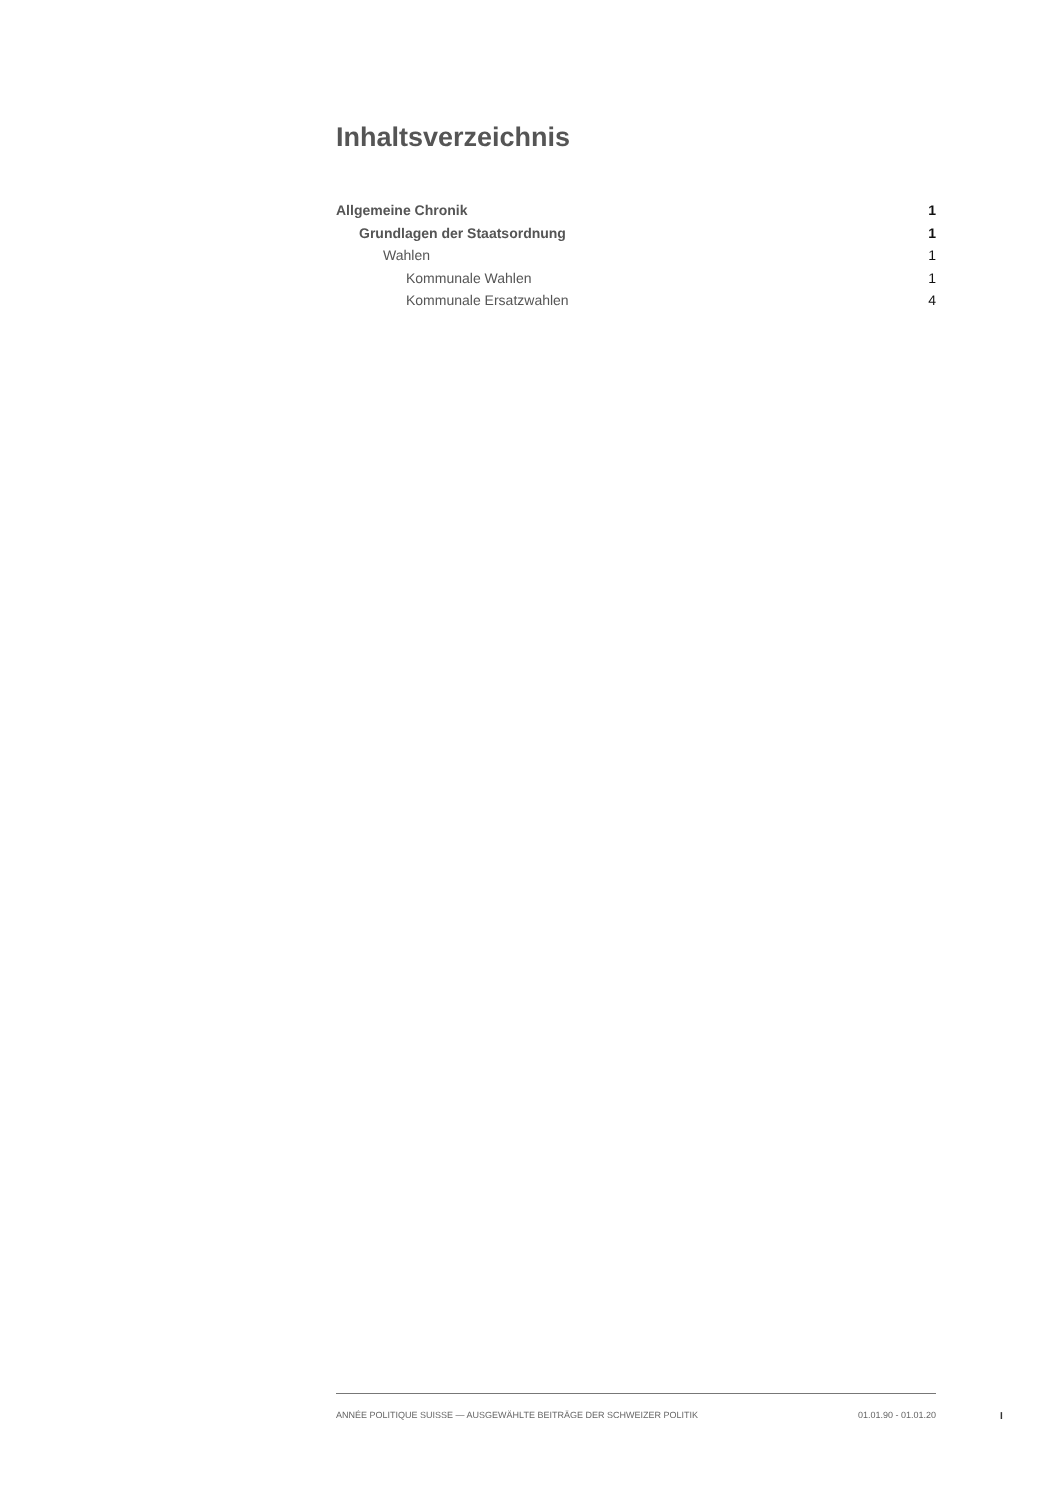Inhaltsverzeichnis
Allgemeine Chronik 1
Grundlagen der Staatsordnung 1
Wahlen 1
Kommunale Wahlen 1
Kommunale Ersatzwahlen 4
ANNÉE POLITIQUE SUISSE — AUSGEWÄHLTE BEITRÄGE DER SCHWEIZER POLITIK 01.01.90 - 01.01.20
I